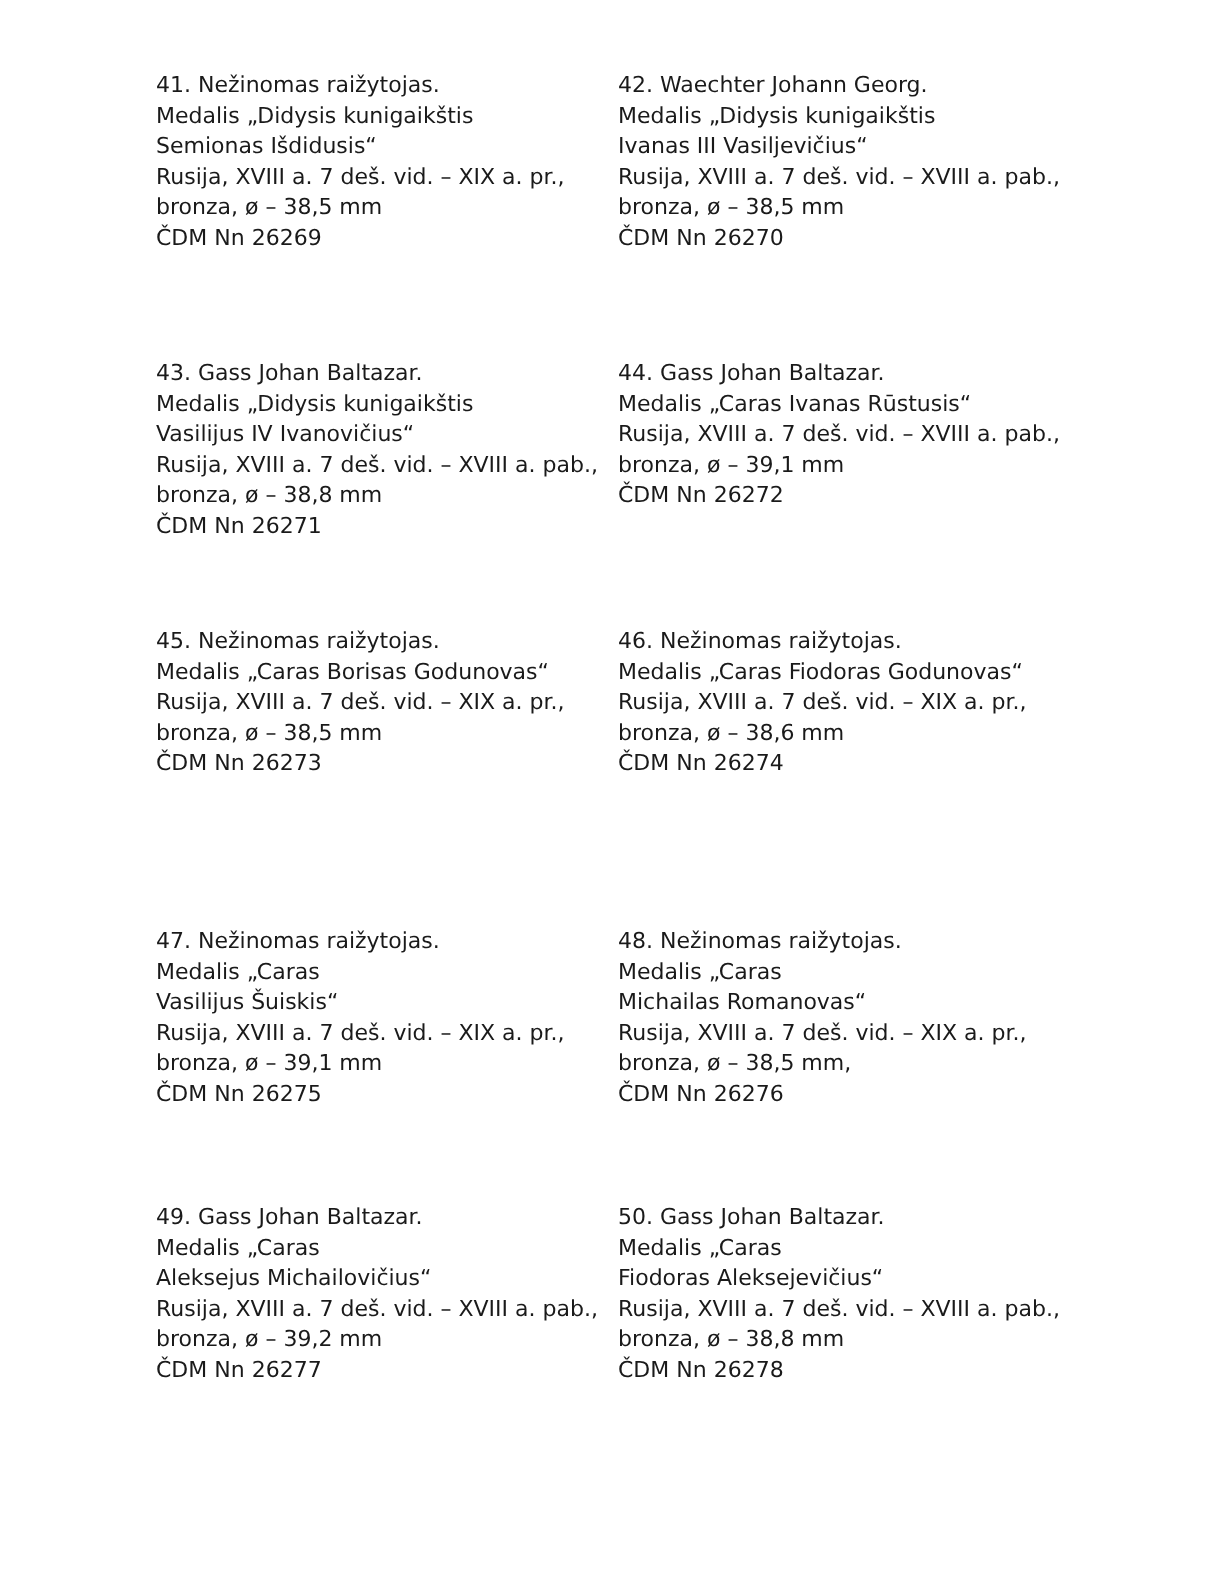41. Nežinomas raižytojas.
Medalis „Didysis kunigaikštis
Semionas Išdidusis“
Rusija, XVIII a. 7 deš. vid. – XIX a. pr.,
bronza, ø – 38,5 mm
ČDM Nn 26269
42. Waechter Johann Georg.
Medalis „Didysis kunigaikštis
Ivanas III Vasiljevičius“
Rusija, XVIII a. 7 deš. vid. – XVIII a. pab.,
bronza, ø – 38,5 mm
ČDM Nn 26270
43. Gass Johan Baltazar.
Medalis „Didysis kunigaikštis
Vasilijus IV Ivanovičius“
Rusija, XVIII a. 7 deš. vid. – XVIII a. pab.,
bronza, ø – 38,8 mm
ČDM Nn 26271
44. Gass Johan Baltazar.
Medalis „Caras Ivanas Rūstusis“
Rusija, XVIII a. 7 deš. vid. – XVIII a. pab.,
bronza, ø – 39,1 mm
ČDM Nn 26272
45. Nežinomas raižytojas.
Medalis „Caras Borisas Godunovas“
Rusija, XVIII a. 7 deš. vid. – XIX a. pr.,
bronza, ø – 38,5 mm
ČDM Nn 26273
46. Nežinomas raižytojas.
Medalis „Caras Fiodoras Godunovas“
Rusija, XVIII a. 7 deš. vid. – XIX a. pr.,
bronza, ø – 38,6 mm
ČDM Nn 26274
47. Nežinomas raižytojas.
Medalis „Caras
Vasilijus Šuiskis“
Rusija, XVIII a. 7 deš. vid. – XIX a. pr.,
bronza, ø – 39,1 mm
ČDM Nn 26275
48. Nežinomas raižytojas.
Medalis „Caras
Michailas Romanovas“
Rusija, XVIII a. 7 deš. vid. – XIX a. pr.,
bronza, ø – 38,5 mm,
ČDM Nn 26276
49. Gass Johan Baltazar.
Medalis „Caras
Aleksejus Michailovičius“
Rusija, XVIII a. 7 deš. vid. – XVIII a. pab.,
bronza, ø – 39,2 mm
ČDM Nn 26277
50. Gass Johan Baltazar.
Medalis „Caras
Fiodoras Aleksejevičius“
Rusija, XVIII a. 7 deš. vid. – XVIII a. pab.,
bronza, ø – 38,8 mm
ČDM Nn 26278